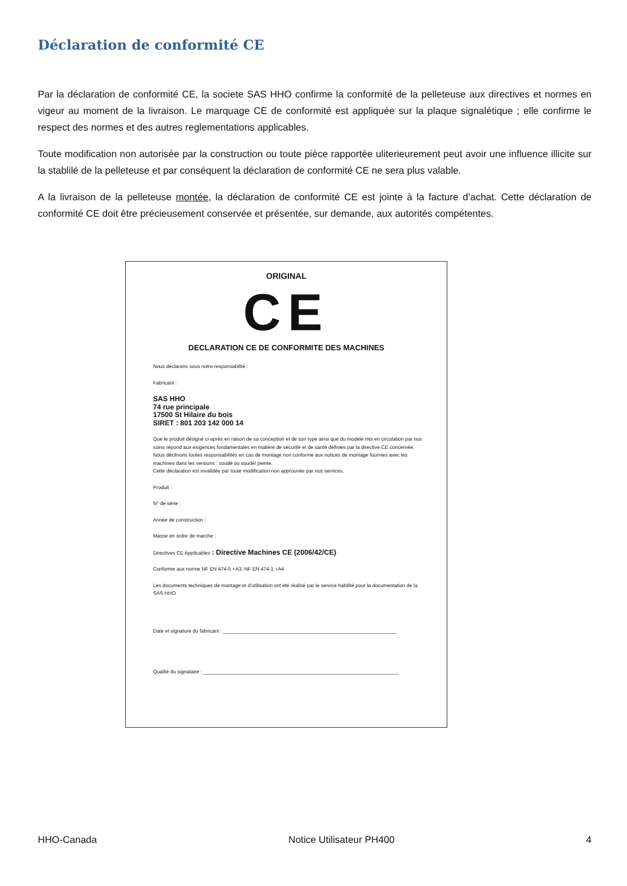Déclaration de conformité CE
Par la déclaration de conformité CE, la societe SAS HHO confirme la conformité de la pelleteuse aux directives et normes en vigeur au moment de la livraison. Le marquage CE de conformité est appliquée sur la plaque signalétique ; elle confirme le respect des normes et des autres reglementations applicables.
Toute modification non autorisée par la construction ou toute pièce rapportée uliterieurement peut avoir une influence illicite sur la stablilé de la pelleteuse et par conséquent la déclaration de conformité CE ne sera plus valable.
A la livraison de la pelleteuse montée, la déclaration de conformité CE est jointe à la facture d’achat. Cette déclaration de conformité CE doit être précieusement conservée et présentée, sur demande, aux autorités compétentes.
ORIGINAL
CE
DECLARATION CE DE CONFORMITE DES MACHINES
Nous déclarons sous notre responsabilité :
Fabricant :
SAS HHO
74 rue principale
17500 St Hilaire du bois
SIRET : 801 203 142 000 14
Que le produit désigné ci-après en raison de sa conception et de son type ainsi que du modèle mis en circulation par nos soins répond aux exigences fondamentales en matière de sécurité et de santé définies par la directive CE concernée.
Nous déclinons toutes responsabilités en cas de montage non conforme aux notices de montage fournies avec les machines dans les versions : soudé ou soudé/ peinte.
Cette déclaration est invalidée par toute modification non approuvée par nos services.
Produit :
N° de série :
Année de construction :
Masse en ordre de marche :
Directives CE Applicables : Directive Machines CE (2006/42/CE)
Conforme aux norme NF EN 474-5 +A3, NF EN 474-1 +A4
Les documents techniques de montage et d’utilisation ont été réalisé par le service habilité pour la documentation de la SAS HHO
Date et signature du fabricant : ______________________________________________________________
Qualité du signataire : ______________________________________________________________________
HHO-Canada Notice Utilisateur PH400 4